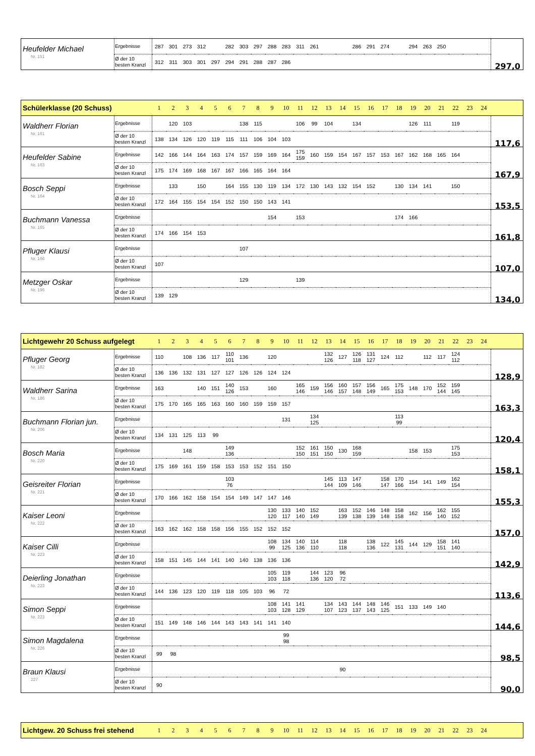| Heufelder Michael Nr. 151 | Ergebnisse | 287 | 301 | 273 | 312 | | 282 | 303 | 297 | 288 | 283 | 311 | 261 | | | 286 | 291 | 274 | | 294 | 263 | 250 | | | | 297,0 |
| | Ø der 10 besten Kranzl | 312 | 311 | 303 | 301 | 297 | 294 | 291 | 288 | 287 | 286 | | | | | | | | | | | | | | | |
| Schülerklasse (20 Schuss) | | 1 | 2 | 3 | 4 | 5 | 6 | 7 | 8 | 9 | 10 | 11 | 12 | 13 | 14 | 15 | 16 | 17 | 18 | 19 | 20 | 21 | 22 | 23 | 24 | |
| --- | --- | --- | --- | --- | --- | --- | --- | --- | --- | --- | --- | --- | --- | --- | --- | --- | --- | --- | --- | --- | --- | --- | --- | --- | --- | --- |
| Waldherr Florian Nr. 161 | Ergebnisse | | 120 | 103 | | | | 138 | 115 | | | 106 | 99 | 104 | | 134 | | | | 126 | 111 | | 119 | | | 117,6 |
| | Ø der 10 besten Kranzl | 138 | 134 | 126 | 120 | 119 | 115 | 111 | 106 | 104 | 103 | | | | | | | | | | | | | | | |
| Heufelder Sabine Nr. 163 | Ergebnisse | 142 | 166 | 144 | 164 | 163 | 174 | 157 | 159 | 169 | 164 | 175 159 | 160 | 159 | 154 | 167 | 157 | 153 | 167 | 162 | 168 | 165 | 164 | | | 167,9 |
| | Ø der 10 besten Kranzl | 175 | 174 | 169 | 168 | 167 | 167 | 166 | 165 | 164 | 164 | | | | | | | | | | | | | | | |
| Bosch Seppi Nr. 164 | Ergebnisse | | 133 | | 150 | | 164 | 155 | 130 | 119 | 134 | 172 | 130 | 143 | 132 | 154 | 152 | | 130 | 134 | 141 | | 150 | | | 153,5 |
| | Ø der 10 besten Kranzl | 172 | 164 | 155 | 154 | 154 | 152 | 150 | 150 | 143 | 141 | | | | | | | | | | | | | | | |
| Buchmann Vanessa Nr. 165 | Ergebnisse | | | | | | | | | 154 | | 153 | | | | | | | 174 | 166 | | | | | | 161,8 |
| | Ø der 10 besten Kranzl | 174 | 166 | 154 | 153 | | | | | | | | | | | | | | | | | | | | | |
| Pfluger Klausi Nr. 166 | Ergebnisse | | | | | | | 107 | | | | | | | | | | | | | | | | | | 107,0 |
| | Ø der 10 besten Kranzl | 107 | | | | | | | | | | | | | | | | | | | | | | | | |
| Metzger Oskar Nr. 196 | Ergebnisse | | | | | | | 129 | | | | 139 | | | | | | | | | | | | | | 134,0 |
| | Ø der 10 besten Kranzl | 139 | 129 | | | | | | | | | | | | | | | | | | | | | | | |
| Lichtgewehr 20 Schuss aufgelegt | | 1 | 2 | 3 | 4 | 5 | 6 | 7 | 8 | 9 | 10 | 11 | 12 | 13 | 14 | 15 | 16 | 17 | 18 | 19 | 20 | 21 | 22 | 23 | 24 | |
| --- | --- | --- | --- | --- | --- | --- | --- | --- | --- | --- | --- | --- | --- | --- | --- | --- | --- | --- | --- | --- | --- | --- | --- | --- | --- | --- |
| Pfluger Georg Nr. 182 | Ergebnisse | 110 | | 108 | 136 | 117 | 110 101 | 136 | | 120 | | | | 132 126 | 127 | 126 118 | 131 127 | 124 | 112 | | 112 | 117 | 124 112 | | | 128,9 |
| | Ø der 10 besten Kranzl | 136 | 136 | 132 | 131 | 127 | 127 | 126 | 126 | 124 | 124 | | | | | | | | | | | | | | | |
| Waldherr Sarina Nr. 186 | Ergebnisse | 163 | | | 140 | 151 | 140 126 | 153 | | 160 | | 165 146 | 159 | 156 146 | 160 157 | 157 148 | 156 149 | 165 | 175 153 | 148 | 170 | 152 144 | 159 145 | | | 163,3 |
| | Ø der 10 besten Kranzl | 175 | 170 | 165 | 165 | 163 | 160 | 160 | 159 | 159 | 157 | | | | | | | | | | | | | | | |
| Buchmann Florian jun. Nr. 206 | Ergebnisse | | | | | | | | | | 131 | | 134 125 | | | | | | 113 99 | | | | | | | 120,4 |
| | Ø der 10 besten Kranzl | 134 | 131 | 125 | 113 | 99 | | | | | | | | | | | | | | | | | | | | |
| Bosch Maria Nr. 220 | Ergebnisse | | | 148 | | | 149 136 | | | | | 152 150 | 161 151 | 150 150 | 130 | 168 159 | | | | 158 | 153 | | 175 153 | | | 158,1 |
| | Ø der 10 besten Kranzl | 175 | 169 | 161 | 159 | 158 | 153 | 153 | 152 | 151 | 150 | | | | | | | | | | | | | | | |
| Geisreiter Florian Nr. 221 | Ergebnisse | | | | | | 103 76 | | | | | | | 145 144 | 113 109 | 147 146 | | 158 147 | 170 166 | 154 | 141 | 149 | 162 154 | | | 155,3 |
| | Ø der 10 besten Kranzl | 170 | 166 | 162 | 158 | 154 | 154 | 149 | 147 | 147 | 146 | | | | | | | | | | | | | | | |
| Kaiser Leoni Nr. 222 | Ergebnisse | | | | | | | | | 130 120 | 133 117 | 140 140 | 152 149 | | 163 139 | 152 138 | 146 139 | 148 148 | 158 158 | 162 | 156 | 162 140 | 155 152 | | | 157,0 |
| | Ø der 10 besten Kranzl | 163 | 162 | 162 | 158 | 158 | 156 | 155 | 152 | 152 | 152 | | | | | | | | | | | | | | | |
| Kaiser Cilli Nr. 223 | Ergebnisse | | | | | | | | | 108 99 | 134 125 | 140 136 | 114 110 | | 118 118 | | 138 136 | 122 | 145 131 | 144 | 129 | 158 151 | 141 140 | | | 142,9 |
| | Ø der 10 besten Kranzl | 158 | 151 | 145 | 144 | 141 | 140 | 140 | 138 | 136 | 136 | | | | | | | | | | | | | | | |
| Deierling Jonathan Nr. 223 | Ergebnisse | | | | | | | | | 105 103 | 119 118 | | 144 136 | 123 120 | 96 72 | | | | | | | | | | | 113,6 |
| | Ø der 10 besten Kranzl | 144 | 136 | 123 | 120 | 119 | 118 | 105 | 103 | 96 | 72 | | | | | | | | | | | | | | | |
| Simon Seppi Nr. 223 | Ergebnisse | | | | | | | | | 108 103 | 141 128 | 141 129 | | 134 107 | 143 123 | 144 137 | 148 143 | 146 125 | 151 | 133 | 149 | 140 | | | | 144,6 |
| | Ø der 10 besten Kranzl | 151 | 149 | 148 | 146 | 144 | 143 | 143 | 141 | 141 | 140 | | | | | | | | | | | | | | | |
| Simon Magdalena Nr. 226 | Ergebnisse | | | | | | | | | | 99 98 | | | | | | | | | | | | | | | 98,5 |
| | Ø der 10 besten Kranzl | 99 | 98 | | | | | | | | | | | | | | | | | | | | | | | |
| Braun Klausi 227 | Ergebnisse | | | | | | | | | | | | | | 90 | | | | | | | | | | | 90,0 |
| | Ø der 10 besten Kranzl | 90 | | | | | | | | | | | | | | | | | | | | | | | | |
| Lichtgew. 20 Schuss frei stehend | 1 | 2 | 3 | 4 | 5 | 6 | 7 | 8 | 9 | 10 | 11 | 12 | 13 | 14 | 15 | 16 | 17 | 18 | 19 | 20 | 21 | 22 | 23 | 24 | |
| --- | --- | --- | --- | --- | --- | --- | --- | --- | --- | --- | --- | --- | --- | --- | --- | --- | --- | --- | --- | --- | --- | --- | --- | --- | --- |